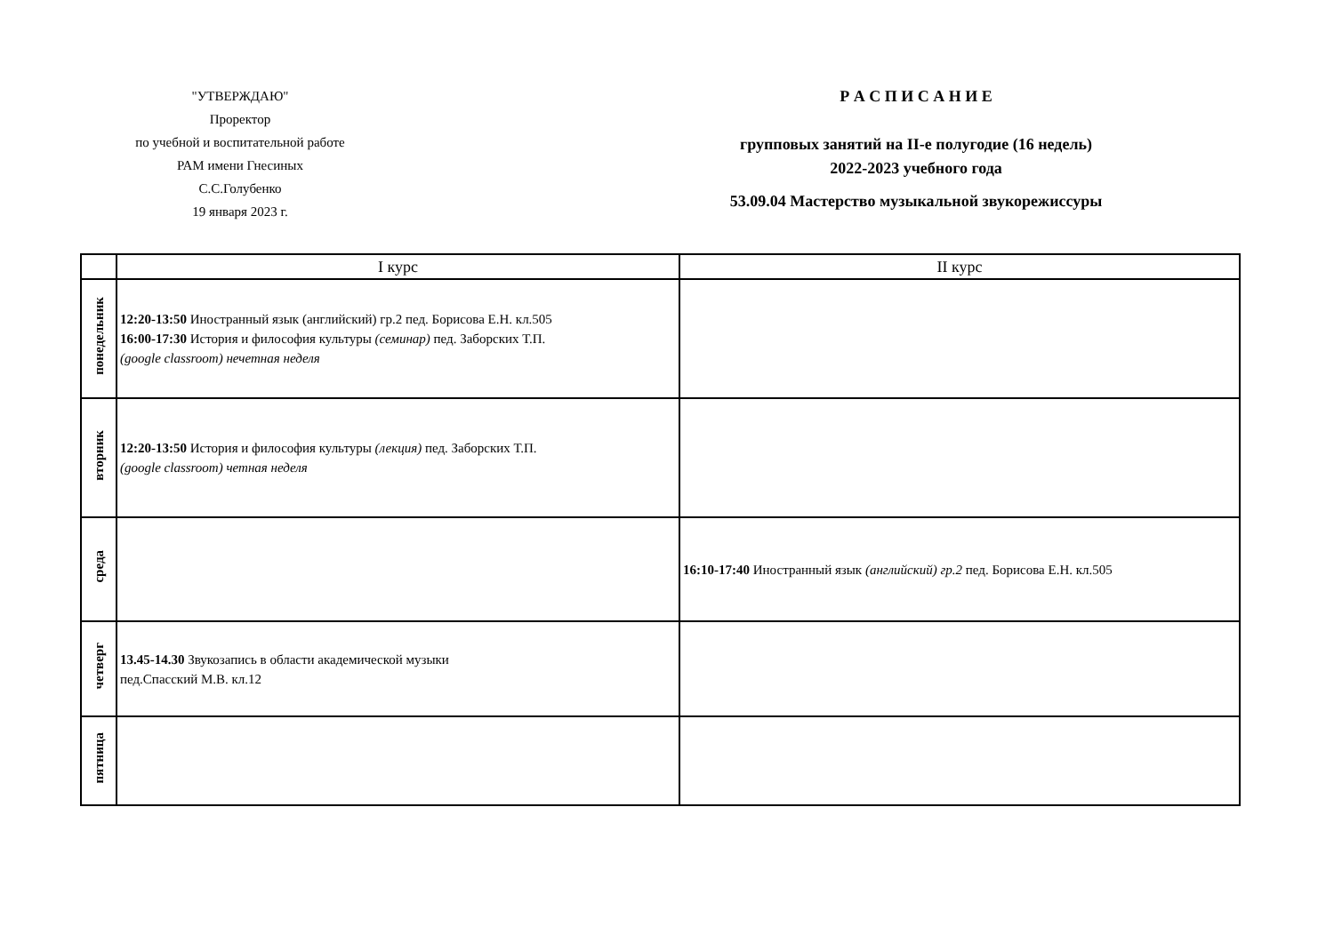"УТВЕРЖДАЮ"
Проректор
по учебной и воспитательной работе
РАМ имени Гнесиных
С.С.Голубенко
19 января 2023 г.
Р А С П И С А Н И Е
групповых занятий на II-е полугодие (16 недель)
2022-2023 учебного года
53.09.04 Мастерство музыкальной звукорежиссуры
| | I курс | II курс |
| --- | --- | --- |
| понедельник | 12:20-13:50 Иностранный язык (английский) гр.2 пед. Борисова Е.Н. кл.505 16:00-17:30 История и философия культуры (семинар) пед. Заборских Т.П. (google classroom) нечетная неделя | |
| вторник | 12:20-13:50 История и философия культуры (лекция) пед. Заборских Т.П. (google classroom) четная неделя | |
| среда | | 16:10-17:40 Иностранный язык (английский) гр.2 пед. Борисова Е.Н. кл.505 |
| четверг | 13.45-14.30 Звукозапись в области академической музыки пед.Спасский М.В. кл.12 | |
| пятница | | |